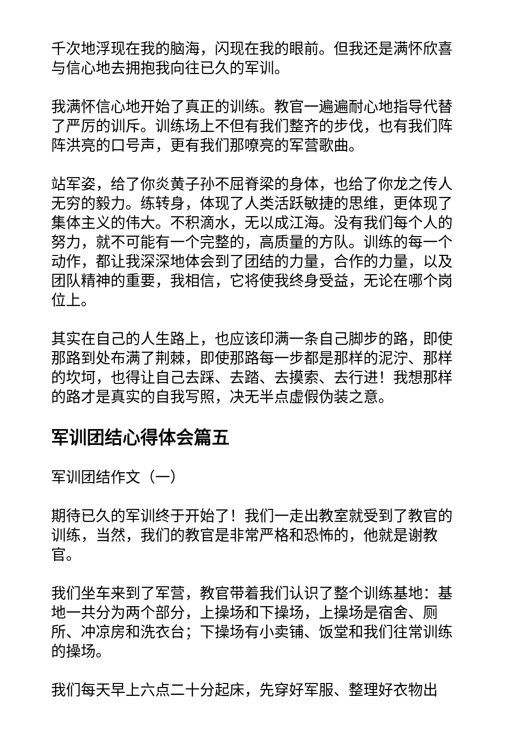千次地浮现在我的脑海，闪现在我的眼前。但我还是满怀欣喜与信心地去拥抱我向往已久的军训。
我满怀信心地开始了真正的训练。教官一遍遍耐心地指导代替了严厉的训斥。训练场上不但有我们整齐的步伐，也有我们阵阵洪亮的口号声，更有我们那嘹亮的军营歌曲。
站军姿，给了你炎黄子孙不屈脊梁的身体，也给了你龙之传人无穷的毅力。练转身，体现了人类活跃敏捷的思维，更体现了集体主义的伟大。不积滴水，无以成江海。没有我们每个人的努力，就不可能有一个完整的，高质量的方队。训练的每一个动作，都让我深深地体会到了团结的力量，合作的力量，以及团队精神的重要，我相信，它将使我终身受益，无论在哪个岗位上。
其实在自己的人生路上，也应该印满一条自己脚步的路，即使那路到处布满了荆棘，即使那路每一步都是那样的泥泞、那样的坎坷，也得让自己去踩、去踏、去摸索、去行进！我想那样的路才是真实的自我写照，决无半点虚假伪装之意。
军训团结心得体会篇五
军训团结作文（一）
期待已久的军训终于开始了！我们一走出教室就受到了教官的训练，当然，我们的教官是非常严格和恐怖的，他就是谢教官。
我们坐车来到了军营，教官带着我们认识了整个训练基地：基地一共分为两个部分，上操场和下操场，上操场是宿舍、厕所、冲凉房和洗衣台；下操场有小卖铺、饭堂和我们往常训练的操场。
我们每天早上六点二十分起床，先穿好军服、整理好衣物出